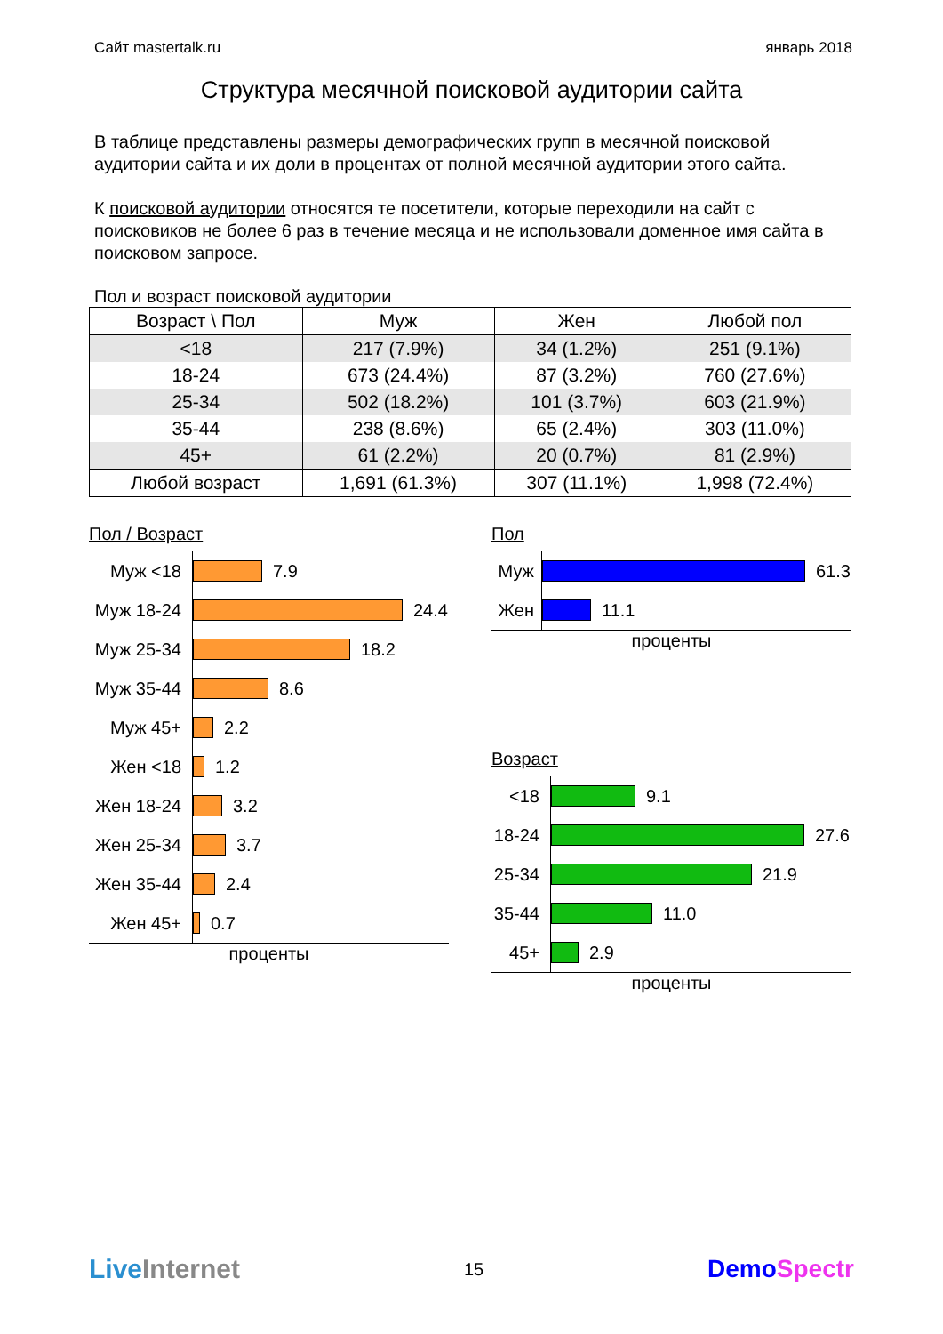Сайт mastertalk.ru январь 2018
Структура месячной поисковой аудитории сайта
В таблице представлены размеры демографических групп в месячной поисковой аудитории сайта и их доли в процентах от полной месячной аудитории этого сайта.
К поисковой аудитории относятся те посетители, которые переходили на сайт с поисковиков не более 6 раз в течение месяца и не использовали доменное имя сайта в поисковом запросе.
Пол и возраст поисковой аудитории
| Возраст \ Пол | Муж | Жен | Любой пол |
| --- | --- | --- | --- |
| <18 | 217 (7.9%) | 34 (1.2%) | 251 (9.1%) |
| 18-24 | 673 (24.4%) | 87 (3.2%) | 760 (27.6%) |
| 25-34 | 502 (18.2%) | 101 (3.7%) | 603 (21.9%) |
| 35-44 | 238 (8.6%) | 65 (2.4%) | 303 (11.0%) |
| 45+ | 61 (2.2%) | 20 (0.7%) | 81 (2.9%) |
| Любой возраст | 1,691 (61.3%) | 307 (11.1%) | 1,998 (72.4%) |
Пол / Возраст
Муж <18
Муж 18-24
Муж 25-34
Муж 35-44
Муж 45+
Жен <18
Жен 18-24
Жен 25-34
Жен 35-44
Жен 45+
7.9
24.4
18.2
8.6
2.2
1.2
3.2
3.7
2.4
0.7
проценты
Пол
Муж
Жен
61.3
11.1
проценты
Возраст
<18
18-24
25-34
35-44
45+
9.1
27.6
21.9
11.0
2.9
проценты
Live Internet 15 DemoSpectr